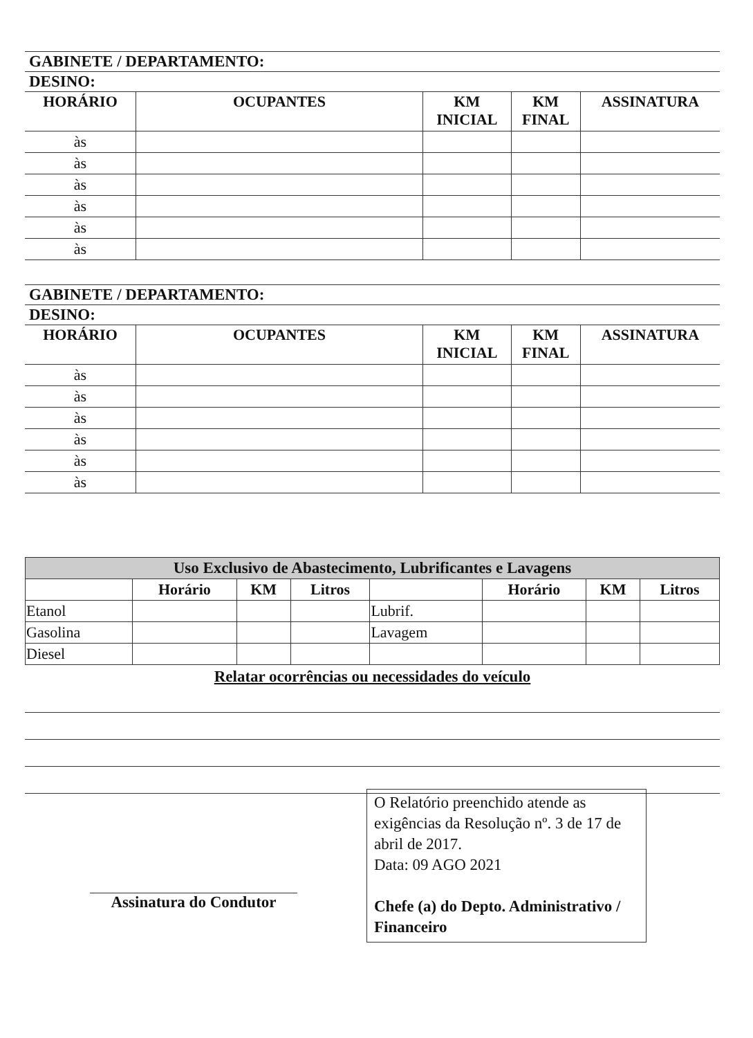GABINETE / DEPARTAMENTO:
DESINO:
| HORÁRIO | OCUPANTES | KM INICIAL | KM FINAL | ASSINATURA |
| --- | --- | --- | --- | --- |
| às | | | | |
| às | | | | |
| às | | | | |
| às | | | | |
| às | | | | |
| às | | | | |
GABINETE / DEPARTAMENTO:
DESINO:
| HORÁRIO | OCUPANTES | KM INICIAL | KM FINAL | ASSINATURA |
| --- | --- | --- | --- | --- |
| às | | | | |
| às | | | | |
| às | | | | |
| às | | | | |
| às | | | | |
| às | | | | |
| Uso Exclusivo de Abastecimento, Lubrificantes e Lavagens | | | | | | | |
| | Horário | KM | Litros | | Horário | KM | Litros |
| Etanol | | | | Lubrif. | | | |
| Gasolina | | | | Lavagem | | | |
| Diesel | | | | | | | |
Relatar ocorrências ou necessidades do veículo
Assinatura do Condutor
O Relatório preenchido atende as exigências da Resolução nº. 3 de 17 de abril de 2017.
Data: 09 AGO 2021
Chefe (a) do Depto. Administrativo / Financeiro